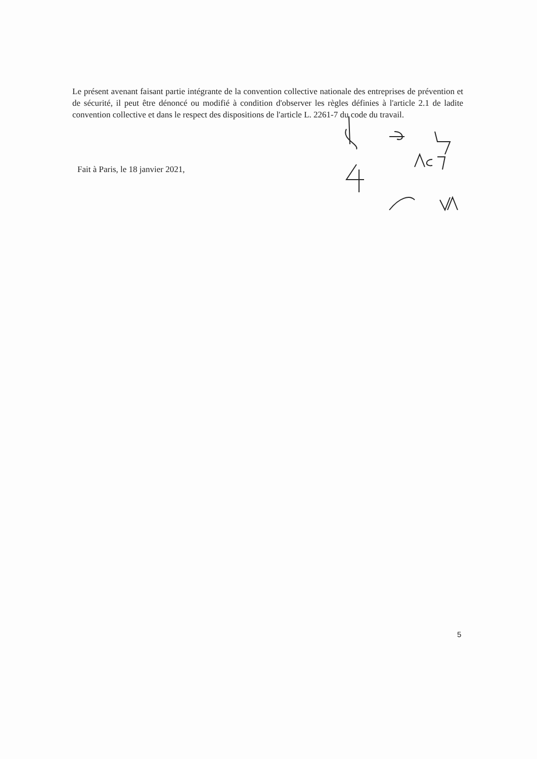Le présent avenant faisant partie intégrante de la convention collective nationale des entreprises de prévention et de sécurité, il peut être dénoncé ou modifié à condition d'observer les règles définies à l'article 2.1 de ladite convention collective et dans le respect des dispositions de l'article L. 2261-7 du code du travail.
Fait à Paris, le 18 janvier 2021,
5